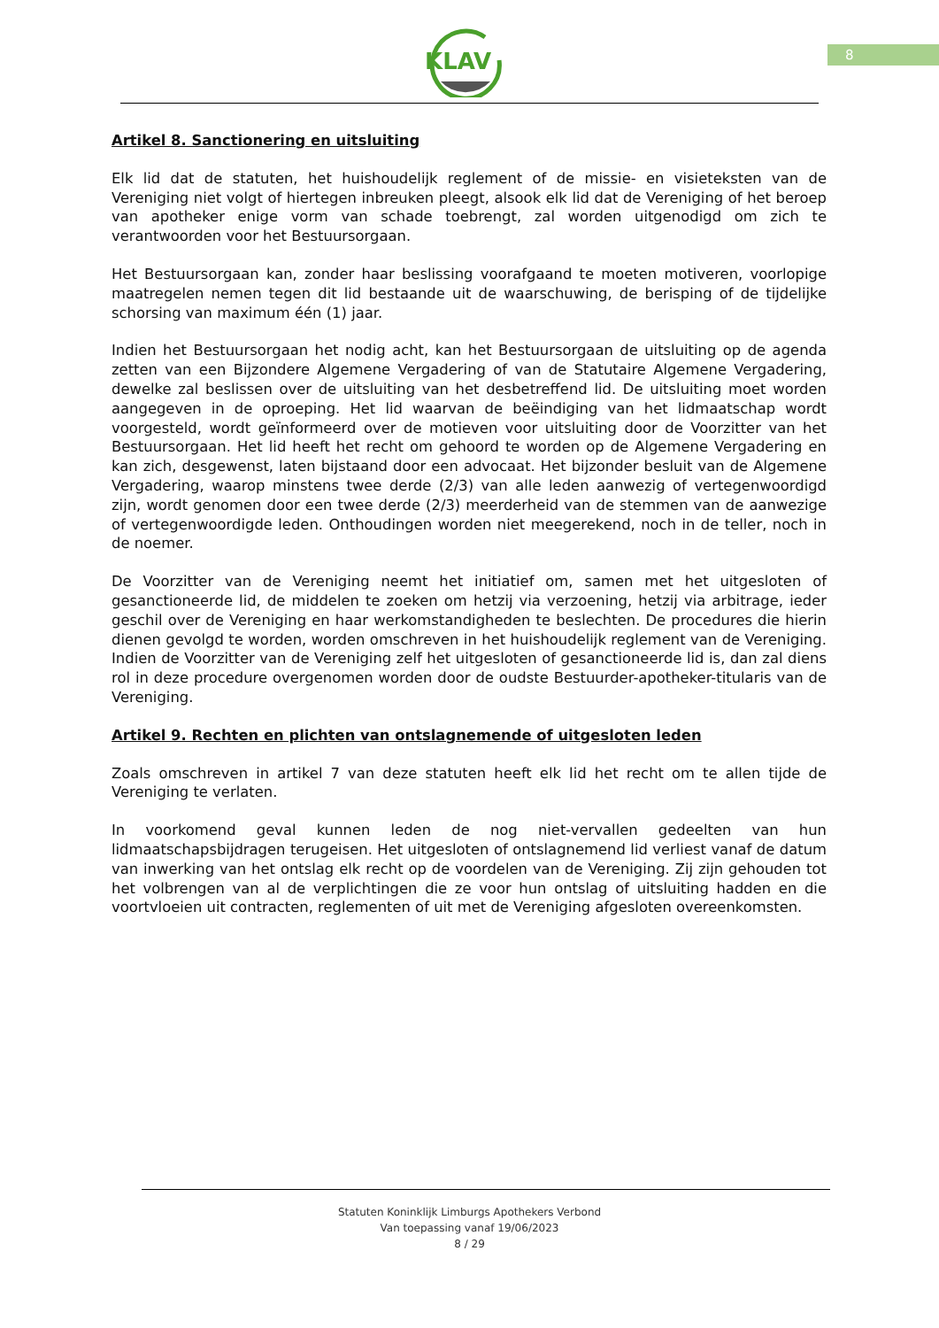8
KLAV
Artikel 8. Sanctionering en uitsluiting
Elk lid dat de statuten, het huishoudelijk reglement of de missie- en visieteksten van de Vereniging niet volgt of hiertegen inbreuken pleegt, alsook elk lid dat de Vereniging of het beroep van apotheker enige vorm van schade toebrengt, zal worden uitgenodigd om zich te verantwoorden voor het Bestuursorgaan.
Het Bestuursorgaan kan, zonder haar beslissing voorafgaand te moeten motiveren, voorlopige maatregelen nemen tegen dit lid bestaande uit de waarschuwing, de berisping of de tijdelijke schorsing van maximum één (1) jaar.
Indien het Bestuursorgaan het nodig acht, kan het Bestuursorgaan de uitsluiting op de agenda zetten van een Bijzondere Algemene Vergadering of van de Statutaire Algemene Vergadering, dewelke zal beslissen over de uitsluiting van het desbetreffend lid. De uitsluiting moet worden aangegeven in de oproeping. Het lid waarvan de beëindiging van het lidmaatschap wordt voorgesteld, wordt geïnformeerd over de motieven voor uitsluiting door de Voorzitter van het Bestuursorgaan. Het lid heeft het recht om gehoord te worden op de Algemene Vergadering en kan zich, desgewenst, laten bijstaand door een advocaat. Het bijzonder besluit van de Algemene Vergadering, waarop minstens twee derde (2/3) van alle leden aanwezig of vertegenwoordigd zijn, wordt genomen door een twee derde (2/3) meerderheid van de stemmen van de aanwezige of vertegenwoordigde leden. Onthoudingen worden niet meegerekend, noch in de teller, noch in de noemer.
De Voorzitter van de Vereniging neemt het initiatief om, samen met het uitgesloten of gesanctioneerde lid, de middelen te zoeken om hetzij via verzoening, hetzij via arbitrage, ieder geschil over de Vereniging en haar werkomstandigheden te beslechten. De procedures die hierin dienen gevolgd te worden, worden omschreven in het huishoudelijk reglement van de Vereniging. Indien de Voorzitter van de Vereniging zelf het uitgesloten of gesanctioneerde lid is, dan zal diens rol in deze procedure overgenomen worden door de oudste Bestuurder-apotheker-titularis van de Vereniging.
Artikel 9. Rechten en plichten van ontslagnemende of uitgesloten leden
Zoals omschreven in artikel 7 van deze statuten heeft elk lid het recht om te allen tijde de Vereniging te verlaten.
In voorkomend geval kunnen leden de nog niet-vervallen gedeelten van hun lidmaatschapsbijdragen terugeisen. Het uitgesloten of ontslagnemend lid verliest vanaf de datum van inwerking van het ontslag elk recht op de voordelen van de Vereniging. Zij zijn gehouden tot het volbrengen van al de verplichtingen die ze voor hun ontslag of uitsluiting hadden en die voortvloeien uit contracten, reglementen of uit met de Vereniging afgesloten overeenkomsten.
Statuten Koninklijk Limburgs Apothekers Verbond
Van toepassing vanaf 19/06/2023
8 / 29